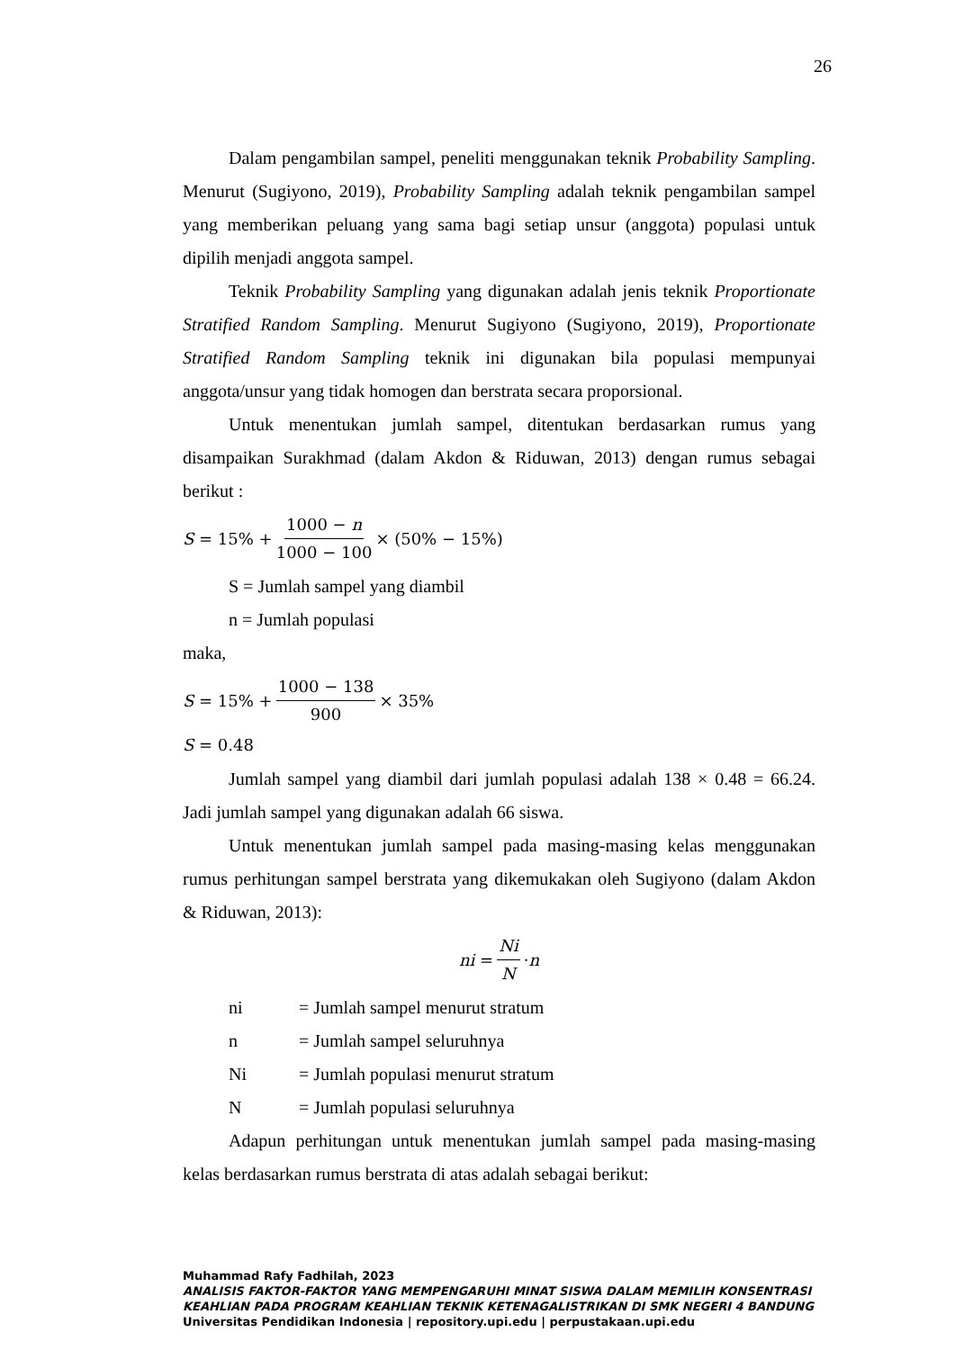26
Dalam pengambilan sampel, peneliti menggunakan teknik Probability Sampling. Menurut (Sugiyono, 2019), Probability Sampling adalah teknik pengambilan sampel yang memberikan peluang yang sama bagi setiap unsur (anggota) populasi untuk dipilih menjadi anggota sampel.
Teknik Probability Sampling yang digunakan adalah jenis teknik Proportionate Stratified Random Sampling. Menurut Sugiyono (Sugiyono, 2019), Proportionate Stratified Random Sampling teknik ini digunakan bila populasi mempunyai anggota/unsur yang tidak homogen dan berstrata secara proporsional.
Untuk menentukan jumlah sampel, ditentukan berdasarkan rumus yang disampaikan Surakhmad (dalam Akdon & Riduwan, 2013) dengan rumus sebagai berikut :
S = 15% + 1000 − n 1000 − 100 × (50% − 15%)
S = Jumlah sampel yang diambil
n = Jumlah populasi
maka,
S = 15% + 1000 − 138 900 × 35%
S = 0.48
Jumlah sampel yang diambil dari jumlah populasi adalah 138 × 0.48 = 66.24. Jadi jumlah sampel yang digunakan adalah 66 siswa.
Untuk menentukan jumlah sampel pada masing-masing kelas menggunakan rumus perhitungan sampel berstrata yang dikemukakan oleh Sugiyono (dalam Akdon & Riduwan, 2013):
ni = Ni N · n
ni = Jumlah sampel menurut stratum
n = Jumlah sampel seluruhnya
Ni = Jumlah populasi menurut stratum
N = Jumlah populasi seluruhnya
Adapun perhitungan untuk menentukan jumlah sampel pada masing-masing kelas berdasarkan rumus berstrata di atas adalah sebagai berikut:
Muhammad Rafy Fadhilah, 2023
ANALISIS FAKTOR-FAKTOR YANG MEMPENGARUHI MINAT SISWA DALAM MEMILIH KONSENTRASI KEAHLIAN PADA PROGRAM KEAHLIAN TEKNIK KETENAGALISTRIKAN DI SMK NEGERI 4 BANDUNG
Universitas Pendidikan Indonesia | repository.upi.edu | perpustakaan.upi.edu